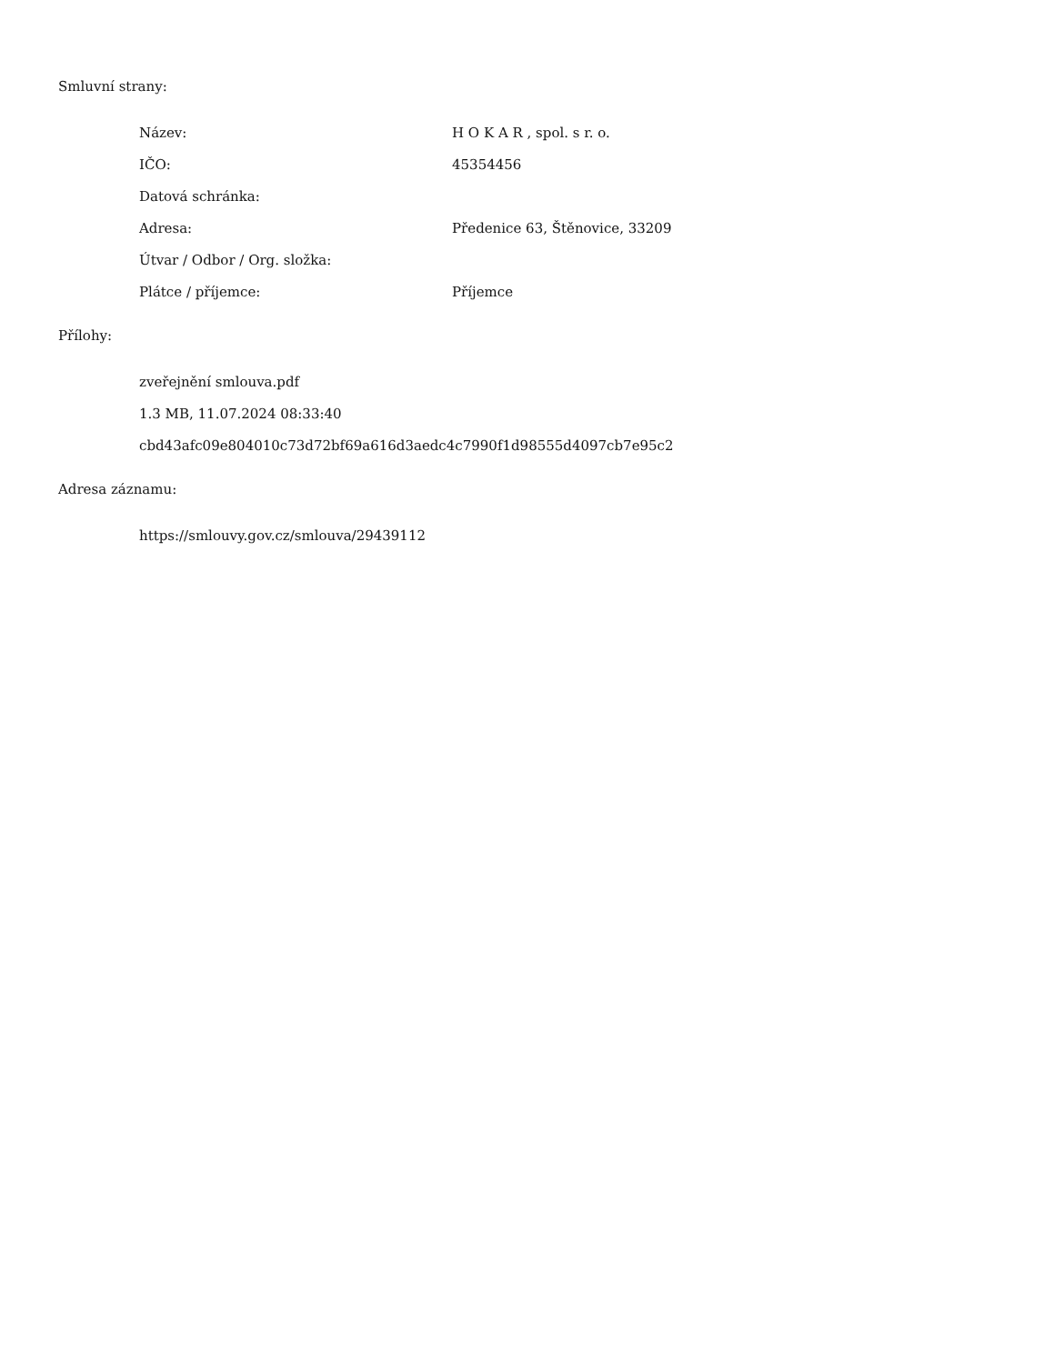Smluvní strany:
| Název: | H O K A R , spol. s r. o. |
| IČO: | 45354456 |
| Datová schránka: | |
| Adresa: | Předenice 63, Štěnovice, 33209 |
| Útvar / Odbor / Org. složka: | |
| Plátce / příjemce: | Příjemce |
Přílohy:
| zveřejnění smlouva.pdf |
| 1.3 MB, 11.07.2024 08:33:40 |
| cbd43afc09e804010c73d72bf69a616d3aedc4c7990f1d98555d4097cb7e95c2 |
Adresa záznamu:
| https://smlouvy.gov.cz/smlouva/29439112 |